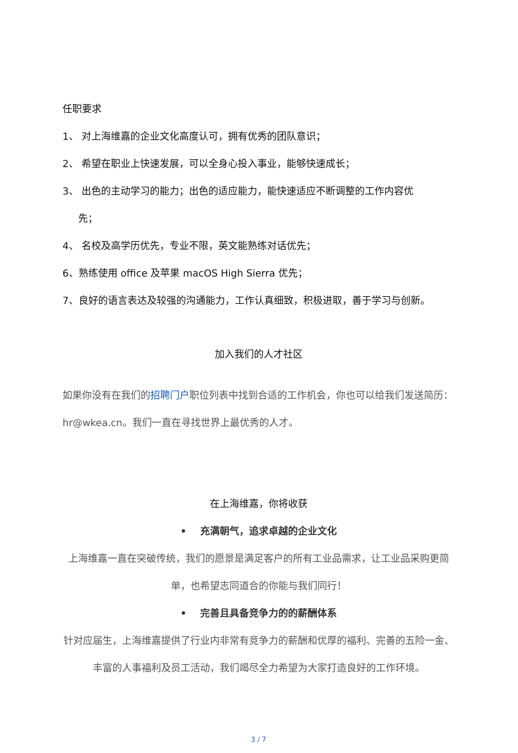任职要求
1、 对上海维嘉的企业文化高度认可，拥有优秀的团队意识；
2、 希望在职业上快速发展，可以全身心投入事业，能够快速成长；
3、 出色的主动学习的能力；出色的适应能力，能快速适应不断调整的工作内容优
先；
4、 名校及高学历优先，专业不限，英文能熟练对话优先；
6、熟练使用 office 及苹果 macOS High Sierra 优先；
7、良好的语言表达及较强的沟通能力，工作认真细致，积极进取，善于学习与创新。
加入我们的人才社区
如果你没有在我们的招聘门户职位列表中找到合适的工作机会，你也可以给我们发送简历：hr@wkea.cn。我们一直在寻找世界上最优秀的人才。
在上海维嘉，你将收获
• 充满朝气，追求卓越的企业文化
上海维嘉一直在突破传统，我们的愿景是满足客户的所有工业品需求，让工业品采购更简单，也希望志同道合的你能与我们同行！
• 完善且具备竞争力的的薪酬体系
针对应届生，上海维嘉提供了行业内非常有竞争力的薪酬和优厚的福利、完善的五险一金、丰富的人事福利及员工活动，我们竭尽全力希望为大家打造良好的工作环境。
3 / 7